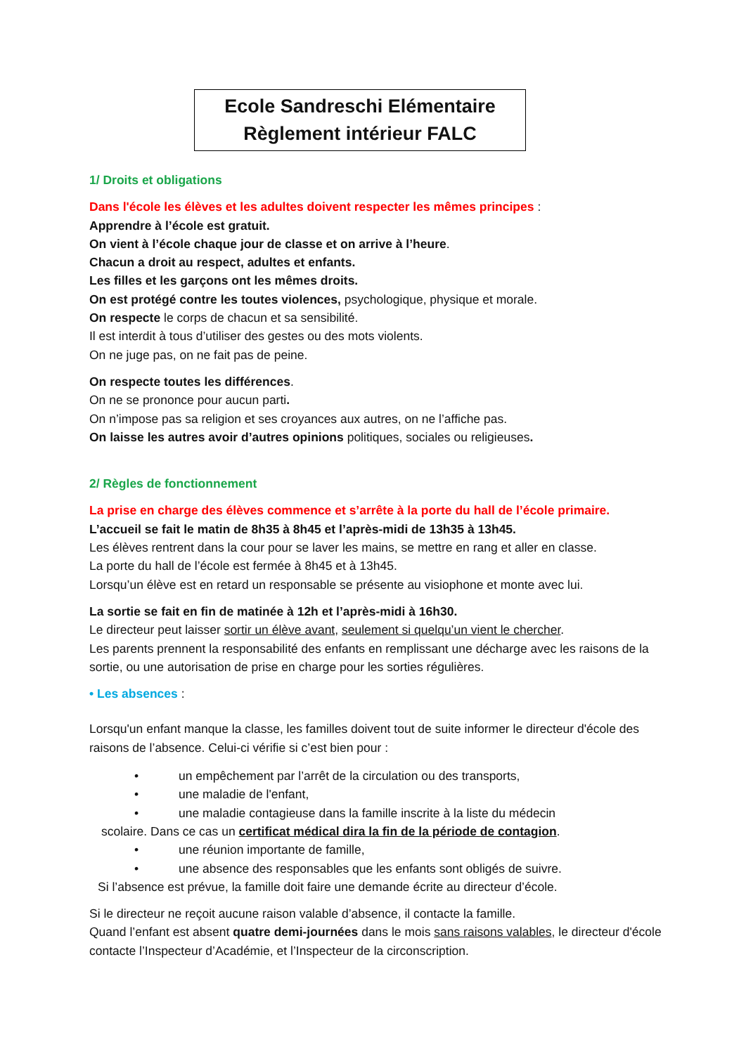Ecole Sandreschi Elémentaire
Règlement intérieur FALC
1/ Droits et obligations
Dans l'école les élèves et les adultes doivent respecter les mêmes principes :
Apprendre à l’école est gratuit.
On vient à l’école chaque jour de classe et on arrive à l’heure.
Chacun a droit au respect, adultes et enfants.
Les filles et les garçons ont les mêmes droits.
On est protégé contre les toutes violences, psychologique, physique et morale.
On respecte le corps de chacun et sa sensibilité.
Il est interdit à tous d’utiliser des gestes ou des mots violents.
On ne juge pas, on ne fait pas de peine.
On respecte toutes les différences.
On ne se prononce pour aucun parti.
On n’impose pas sa religion et ses croyances aux autres, on ne l’affiche pas.
On laisse les autres avoir d’autres opinions politiques, sociales ou religieuses.
2/ Règles de fonctionnement
La prise en charge des élèves commence et s’arrête à la porte du hall de l’école primaire.
L’accueil se fait le matin de 8h35 à 8h45 et l’après-midi de 13h35 à 13h45.
Les élèves rentrent dans la cour pour se laver les mains, se mettre en rang et aller en classe.
La porte du hall de l’école est fermée à 8h45 et à 13h45.
Lorsqu’un élève est en retard un responsable se présente au visiophone et monte avec lui.
La sortie se fait en fin de matinée à 12h et l’après-midi à 16h30.
Le directeur peut laisser sortir un élève avant, seulement si quelqu’un vient le chercher.
Les parents prennent la responsabilité des enfants en remplissant une décharge avec les raisons de la sortie, ou une autorisation de prise en charge pour les sorties régulières.
• Les absences :
Lorsqu'un enfant manque la classe, les familles doivent tout de suite informer le directeur d'école des raisons de l’absence. Celui-ci vérifie si c’est bien pour :
• un empêchement par l’arrêt de la circulation ou des transports,
• une maladie de l'enfant,
• une maladie contagieuse dans la famille inscrite à la liste du médecin
scolaire. Dans ce cas un certificat médical dira la fin de la période de contagion.
• une réunion importante de famille,
• une absence des responsables que les enfants sont obligés de suivre.
Si l’absence est prévue, la famille doit faire une demande écrite au directeur d’école.
Si le directeur ne reçoit aucune raison valable d’absence, il contacte la famille.
Quand l’enfant est absent quatre demi-journées dans le mois sans raisons valables, le directeur d'école contacte l’Inspecteur d’Académie, et l’Inspecteur de la circonscription.